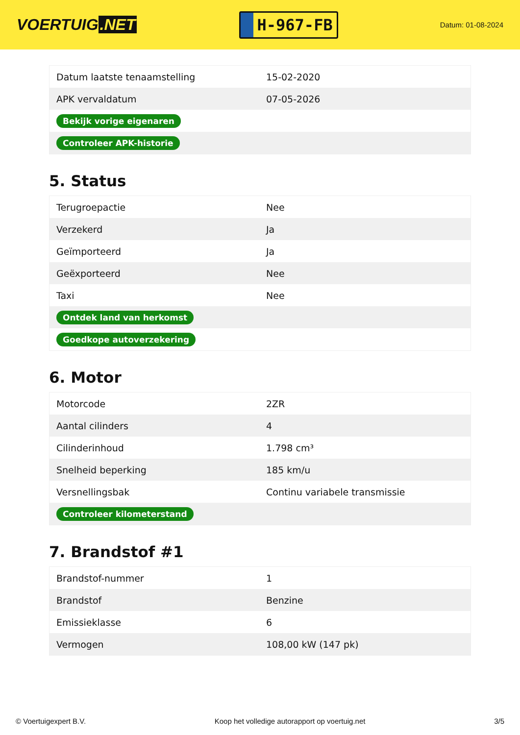VOERTUIG.NET
H-967-FB
Datum: 01-08-2024
| Datum laatste tenaamstelling | 15-02-2020 |
| APK vervaldatum | 07-05-2026 |
| Bekijk vorige eigenaren | |
| Controleer APK-historie | |
5. Status
| Terugroepactie | Nee |
| Verzekerd | Ja |
| Geïmporteerd | Ja |
| Geëxporteerd | Nee |
| Taxi | Nee |
| Ontdek land van herkomst | |
| Goedkope autoverzekering | |
6. Motor
| Motorcode | 2ZR |
| Aantal cilinders | 4 |
| Cilinderinhoud | 1.798 cm³ |
| Snelheid beperking | 185 km/u |
| Versnellingsbak | Continu variabele transmissie |
| Controleer kilometerstand | |
7. Brandstof #1
| Brandstof-nummer | 1 |
| Brandstof | Benzine |
| Emissieklasse | 6 |
| Vermogen | 108,00 kW (147 pk) |
© Voertuigexpert B.V. Koop het volledige autorapport op voertuig.net 3/5